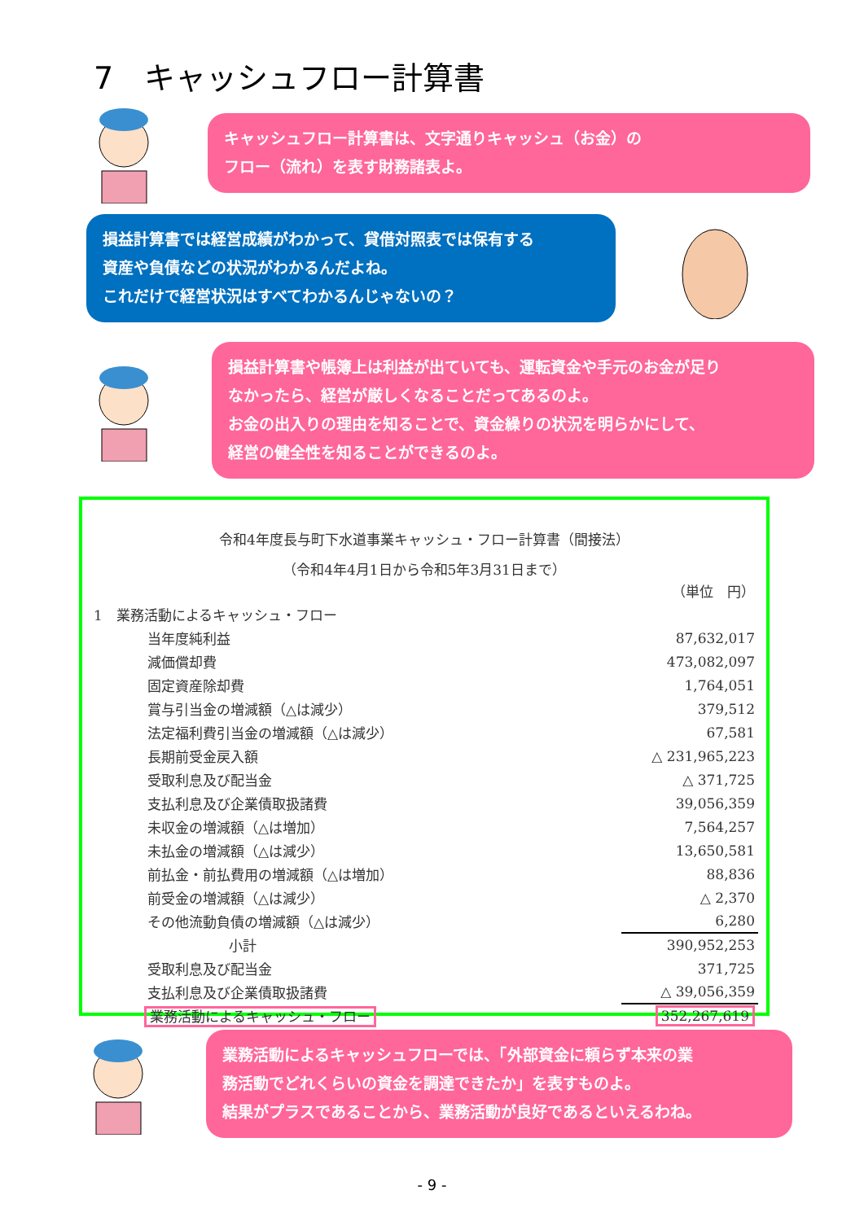7　キャッシュフロー計算書
キャッシュフロー計算書は、文字通りキャッシュ（お金）の
フロー（流れ）を表す財務諸表よ。
損益計算書では経営成績がわかって、貸借対照表では保有する
資産や負債などの状況がわかるんだよね。
これだけで経営状況はすべてわかるんじゃないの？
損益計算書や帳簿上は利益が出ていても、運転資金や手元のお金が足り
なかったら、経営が厳しくなることだってあるのよ。
お金の出入りの理由を知ることで、資金繰りの状況を明らかにして、
経営の健全性を知ることができるのよ。
令和4年度長与町下水道事業キャッシュ・フロー計算書（間接法）
（令和4年4月1日から令和5年3月31日まで）
| | （単位 円） |
| 1 業務活動によるキャッシュ・フロー | |
| 当年度純利益 | 87,632,017 |
| 減価償却費 | 473,082,097 |
| 固定資産除却費 | 1,764,051 |
| 賞与引当金の増減額（△は減少） | 379,512 |
| 法定福利費引当金の増減額（△は減少） | 67,581 |
| 長期前受金戻入額 | △ 231,965,223 |
| 受取利息及び配当金 | △ 371,725 |
| 支払利息及び企業債取扱諸費 | 39,056,359 |
| 未収金の増減額（△は増加） | 7,564,257 |
| 未払金の増減額（△は減少） | 13,650,581 |
| 前払金・前払費用の増減額（△は増加） | 88,836 |
| 前受金の増減額（△は減少） | △ 2,370 |
| その他流動負債の増減額（△は減少） | 6,280 |
| 小計 | 390,952,253 |
| 受取利息及び配当金 | 371,725 |
| 支払利息及び企業債取扱諸費 | △ 39,056,359 |
| 業務活動によるキャッシュ・フロー | 352,267,619 |
業務活動によるキャッシュフローでは、「外部資金に頼らず本来の業
務活動でどれくらいの資金を調達できたか」を表すものよ。
結果がプラスであることから、業務活動が良好であるといえるわね。
- 9 -